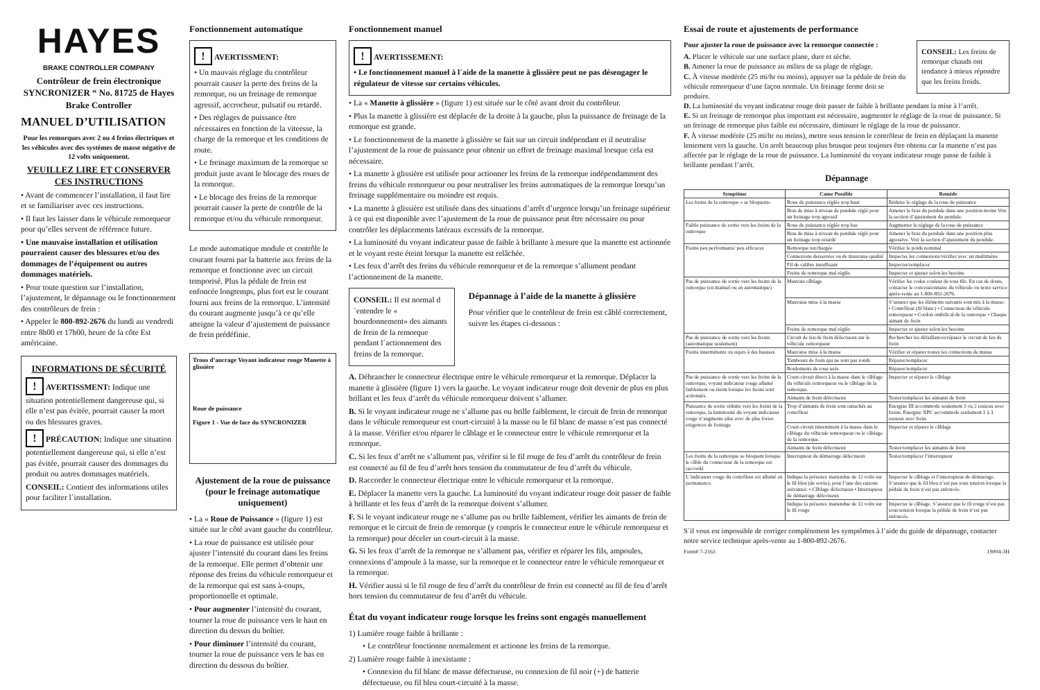HAYES
BRAKE CONTROLLER COMPANY
Contrôleur de frein électronique SYNCRONIZER “ No. 81725 de Hayes Brake Controller
MANUEL D’UTILISATION
Pour les remorques avec 2 ou 4 freins électriques et les véhicules avec des systèmes de masse négative de 12 volts uniquement.
VEUILLEZ LIRE ET CONSERVER CES INSTRUCTIONS
• Avant de commencer l’installation, il faut lire et se familiariser avec ces instructions.
• Il faut les laisser dans le véhicule remorqueur pour qu’elles servent de référence future.
• Une mauvaise installation et utilisation pourraient causer des blessures et/ou des dommages de l’équipement ou autres dommages matériels.
• Pour toute question sur l’installation, l’ajustement, le dépannage ou le fonctionnement des contrôleurs de frein :
• Appeler le 800-892-2676 du lundi au vendredi entre 8h00 et 17h00, heure de la côte Est américaine.
INFORMATIONS DE SÉCURITÉ
! AVERTISSMENT: Indique une situation potentiellement dangereuse qui, si elle n’est pas évitée, pourrait causer la mort ou des blessures graves.
! PRÉCAUTION: Indique une situation potentiellement dangereuse qui, si elle n’est pas évitée, pourrait causer des dommages du produit ou autres dommages matériels.
CONSEIL: Contient des informations utiles pour faciliter l´installation.
Fonctionnement automatique
! AVERTISSMENT:
• Un mauvais réglage du contrôleur pourrait causer la perte des freins de la remorque, ou un freinage de remorque agressif, accrocheur, pulsatif ou retardé.
• Des réglages de puissance être nécessaires en fonction de la viteesse, la charge de la remorque et les conditions de route.
• Le freinage maximum de la remorque se produit juste avant le blocage des roues de la remorque.
• Le blocage des freins de la remorque pourrait causer la perte de contrôle de la remorque et/ou du véhicule remorqueur.
Le mode automatique module et contrôle le courant fourni par la batterie aux freins de la remorque et fonctionne avec un circuit temporisé. Plus la pédale de frein est enfoncée longtemps, plus fort est le courant fourni aux freins de la remorque. L’intensité du courant augmente jusqu’à ce qu’elle atteigne la valeur d’ajustement de puissance de frein prédéfinie.
Trous d’ancrage Voyant indicateur rouge Manette à glissière
Roue de puissance
Figure 1 - Vue de face du SYNCRONIZER
Ajustement de la roue de puissance (pour le freinage automatique uniquement)
• La « Roue de Puissance » (figure 1) est située sur le côté avant gauche du contrôleur.
• La roue de puissance est utilisée pour ajuster l’intensité du courant dans les freins de la remorque. Elle permet d’obtenir une réponse des freins du véhicule remorqueur et de la remorque qui est sans à-coups, proportionnelle et optimale.
• Pour augmenter l’intensité du courant, tourner la roue de puissance vers le haut en direction du dessus du boîtier.
• Pour diminuer l’intensité du courant, tourner la roue de puissance vers le bas en direction du dessous du boîtier.
Fonctionnement manuel
! AVERTISSEMENT:
• Le fonctionnement manuel à l´aide de la manette à glissière peut ne pas désengager le régulateur de vitesse sur certains véhicules.
• La « Manette à glissière » (figure 1) est située sur le côté avant droit du contrôleur.
• Plus la manette à glissière est déplacée de la droite à la gauche, plus la puissance de freinage de la remorque est grande.
• Le fonctionnement de la manette à glissière se fait sur un circuit indépendant et il neutralise l’ajustement de la roue de puissance pour obtenir un effort de freinage maximal lorsque cela est nécessaire.
• La manette à glissière est utilisée pour actionner les freins de la remorque indépendamment des freins du véhicule remorqueur ou pour neutraliser les freins automatiques de la remorque lorsqu’un freinage supplémentaire ou moindre est requis.
• La manette à glissière est utilisée dans des situations d’arrêt d’urgence lorsqu’un freinage supérieur à ce qui est disponible avec l’ajustement de la roue de puissance peut être nécessaire ou pour contrôler les déplacements latéraux excessifs de la remorque.
• La luminosité du voyant indicateur passe de faible à brillante à mesure que la manette est actionnée et le voyant reste éteint lorsque la manette est relâchée.
• Les feux d’arrêt des freins du véhicule remorqueur et de la remorque s’allument pendant l’actionnement de la manette.
CONSEIL: Il est normal d´entendre le « bourdonnement» des aimants de frein de la remorque pendant l´actionnement des freins de la remorque.
Dépannage à l’aide de la manette à glissière
Pour vérifier que le contrôleur de frein est câblé correctement, suivre les étapes ci-dessous :
A. Débrancher le connecteur électrique entre le véhicule remorqueur et la remorque. Déplacer la manette à glissière (figure 1) vers la gauche. Le voyant indicateur rouge doit devenir de plus en plus brillant et les feux d’arrêt du véhicule remorqueur doivent s’allumer.
B. Si le voyant indicateur rouge ne s’allume pas ou brille faiblement, le circuit de frein de remorque dans le véhicule remorqueur est court-circuité à la masse ou le fil blanc de masse n’est pas connecté à la masse. Vérifier et/ou réparer le câblage et le connecteur entre le véhicule remorqueur et la remorque.
C. Si les feux d’arrêt ne s’allument pas, vérifier si le fil rouge de feu d’arrêt du contrôleur de frein est connecté au fil de feu d’arrêt hors tension du commutateur de feu d’arrêt du véhicule.
D. Raccorder le connecteur électrique entre le véhicule remorqueur et la remorque.
E. Déplacer la manette vers la gauche. La luminosité du voyant indicateur rouge doit passer de faible à brillante et les feux d’arrêt de la remorque doivent s’allumer.
F. Si le voyant indicateur rouge ne s’allume pas ou brille faiblement, vérifier les aimants de frein de remorque et le circuit de frein de remorque (y compris le connecteur entre le véhicule remorqueur et la remorque) pour déceler un court-circuit à la masse.
G. Si les feux d’arrêt de la remorque ne s’allument pas, vérifier et réparer les fils, ampoules, connexions d’ampoule à la masse, sur la remorque et le connecteur entre le véhicule remorqueur et la remorque.
H. Vérifier aussi si le fil rouge de feu d’arrêt du contrôleur de frein est connecté au fil de feu d’arrêt hors tension du commutateur de feu d’arrêt du véhicule.
État du voyant indicateur rouge lorsque les freins sont engagés manuellement
1) Lumière rouge faible à brillante :
• Le contrôleur fonctionne normalement et actionne les freins de la remorque.
2) Lumière rouge faible à inexistante :
• Connexion du fil blanc de masse défectueuse, ou connexion de fil noir (+) de batterie défectueuse, ou fil bleu court-circuité à la masse.
Essai de route et ajustements de performance
CONSEIL: Les freins de remorque chauds ont tendance à mieux répondre que les freins froids.
Pour ajuster la roue de puissance avec la remorque connectée :
A. Placer le véhicule sur une surface plane, dure et sèche.
B. Amener la roue de puissance au milieu de sa plage de réglage.
C. À vitesse modérée (25 mi/hr ou moins), appuyer sur la pédale de frein du véhicule remorqueur d’une façon normale. Un freinage ferme doit se produire.
D. La luminosité du voyant indicateur rouge doit passer de faible à brillante pendant la mise à l’arrêt.
E. Si un freinage de remorque plus important est nécessaire, augmenter le réglage de la roue de puissance. Si un freinage de remorque plus faible est nécessaire, diminuer le réglage de la roue de puissance.
F. À vitesse modérée (25 mi/hr ou moins), mettre sous tension le contrôleur de frein en déplaçant la manette lentement vers la gauche. Un arrêt beaucoup plus brusque peut toujours être obtenu car la manette n’est pas affectée par le réglage de la roue de puissance. La luminosité du voyant indicateur rouge passe de faible à brillante pendant l’arrêt.
Dépannage
| Symptôme | Cause Possible | Remède |
| --- | --- | --- |
| Les freins de la remorque « se bloquent» | Roue de puissance réglée trop haut | Réduire le réglage de la roue de puissance |
| | Bras de mise à niveau de pendule réglé pour un freinage trop agressif | Amener le bras du pendule dans une position moins Voir la section d’ajustement du pendule. |
| Faible puissance de sortie vers les freins de la remorque | Roue de puissance réglée trop bas | Augmenter le réglage de la roue de puissance |
| | Bras de mise à niveau de pendule réglé pour un freinage trop retardé | Amener le bras du pendule dans une position plus agressive. Voir la section d’ajustement du pendule. |
| Freins peu performants/ peu efficaces | Remorque surchargée | Vérifier le poids nominal |
| | Connexions desserrées ou de mauvaise qualité | Inspecter les connexions/vérifier avec un multimètre |
| | Fil de calibre insuffisant | Inspecter/remplacer |
| | Freins de remorque mal réglés | Inspecter et ajuster selon les besoins |
| Pas de puissance de sortie vers les freins de la remorque (en manuel ou en automatique) | Mauvais câblage | Vérifier les codes couleur de tous fils. En cas de doute, contacter le concessionnaire du véhicule ou notre service après-vente au 1-800-892-2676. |
| | Mauvaise mise à la masse | S’assurer que les éléments suivants sont mis à la masse: • Contrôleur (fil blanc) • Connecteur du véhicule remorqueur • Cordon ombilical de la remorque • Chaque aimant de frein |
| | Freins de remorque mal réglés | Inspecter et ajuster selon les besoins |
| Pas de puissance de sortie vers les freins (automatique seulement) | Circuit de feu de frein défectueux sur le véhicule remorqueur | Rechercher les défaillances/réparer le circuit de feu de frein |
| Freins intermittents ou sujets à des hausses | Mauvaise mise à la masse | Vérifier et réparer toutes les connexions de masse |
| | Tambours de frein qui ne sont pas ronds | Réparer/remplacer |
| | Roulements de roue usés | Réparer/remplacer |
| Pas de puissance de sortie vers les freins de la remorque, voyant indicateur rouge allumé faiblement ou éteint lorsque les freins sont actionnés. | Court-circuit direct à la masse dans le câblage du véhicule remorqueur ou le câblage de la remorque. | Inspecter et réparer le câblage |
| | Aimants de frein défectueux | Tester/remplacer les aimants de frein |
| Puissance de sortie réduite vers les freins de la remorque, la luminosité du voyant indicateur rouge n’augmente plus avec de plus fortes exigences de freinage | Trop d’aimants de frein sont rattachés au contrôleur | Energize III accommode seulement 1 ou 2 essieux avec freins. Energize XPC accommode seulement 1 à 3 essieux avec frein. |
| | Court-circuit intermittent à la masse dans le câblage du véhicule remorqueur ou le câblage de la remorque. | Inspecter et réparer le câblage |
| | Aimants de frein défectueux | Tester/remplacer les aimants de frein |
| Les freins de la remorque se bloquent lorsque le câble du connecteur de la remorque est raccordé | Interrupteur de démarrage défectueux | Tester/remplacer l’interrupteur |
| L´indicateur rouge du contrôleur est allumé en permanence. | Indique la présence inattendue de 12 volts sur le fil bleu (de sortie), pour l’une des raisons suivantes: • Câblage défectueux • Interrupteur de démarrage défectueux | Inspecter le câblage et l’interrupteur de démarrage. S’assurer que le fil bleu n’est pas sous tension lorsque la pédale de frein n’est pas enfoncée. |
| | Indique la présence inattendue de 12 volts sur le fil rouge | Inspecter le câblage. S’assurer que le fil rouge n’est pas sous tension lorsque la pédale de frein n’est pas enfoncée. |
S´il vous est impossible de corriger complètement les symptômes à l’aide du guide de dépannage, contacter notre service technique après-vente au 1-800-892-2676.
Form# 7-2163 19004-3H